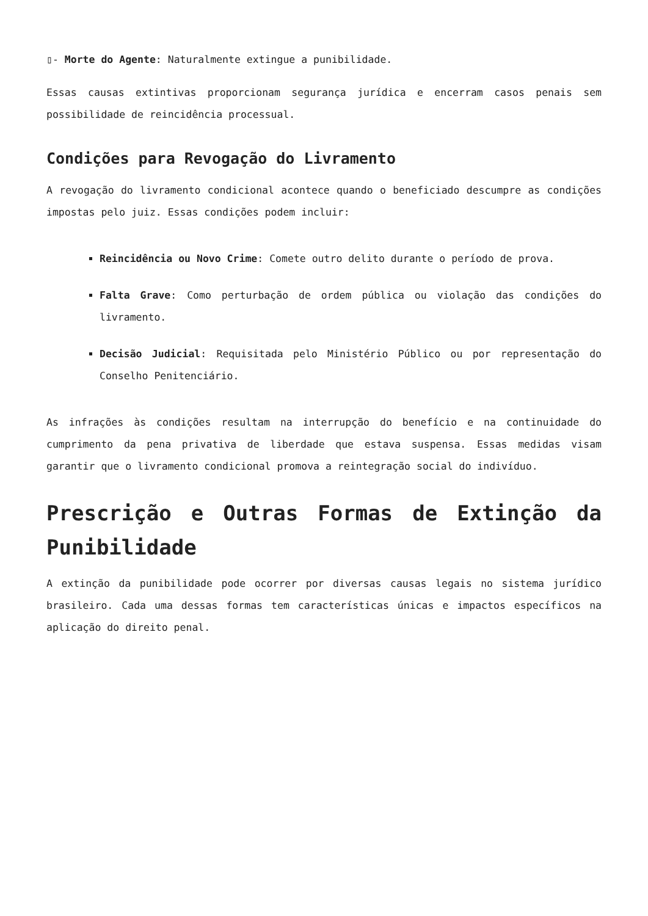▯- Morte do Agente: Naturalmente extingue a punibilidade.
Essas causas extintivas proporcionam segurança jurídica e encerram casos penais sem possibilidade de reincidência processual.
Condições para Revogação do Livramento
A revogação do livramento condicional acontece quando o beneficiado descumpre as condições impostas pelo juiz. Essas condições podem incluir:
Reincidência ou Novo Crime: Comete outro delito durante o período de prova.
Falta Grave: Como perturbação de ordem pública ou violação das condições do livramento.
Decisão Judicial: Requisitada pelo Ministério Público ou por representação do Conselho Penitenciário.
As infrações às condições resultam na interrupção do benefício e na continuidade do cumprimento da pena privativa de liberdade que estava suspensa. Essas medidas visam garantir que o livramento condicional promova a reintegração social do indivíduo.
Prescrição e Outras Formas de Extinção da Punibilidade
A extinção da punibilidade pode ocorrer por diversas causas legais no sistema jurídico brasileiro. Cada uma dessas formas tem características únicas e impactos específicos na aplicação do direito penal.